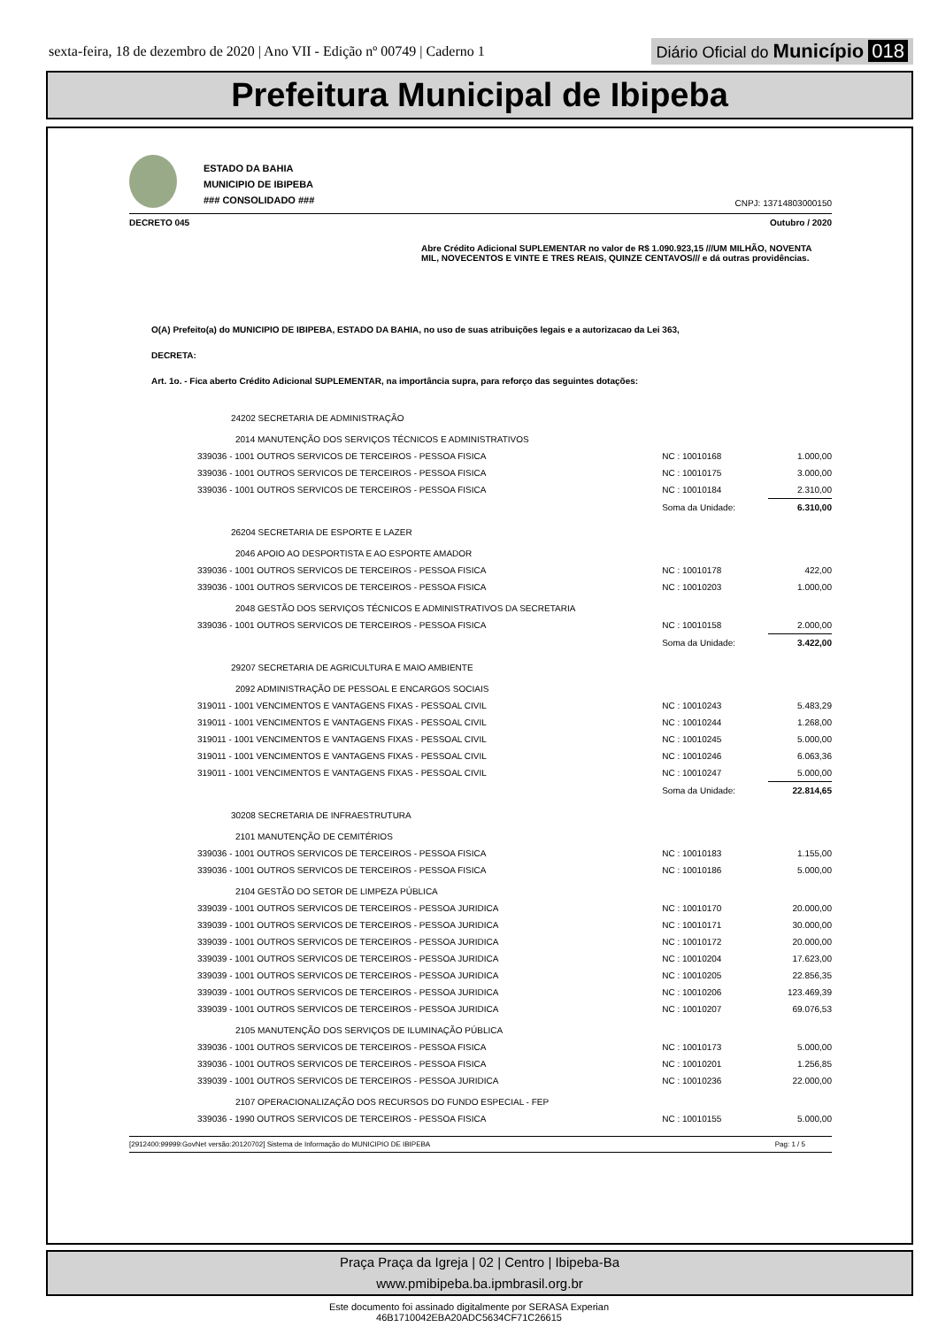sexta-feira, 18 de dezembro de 2020 | Ano VII - Edição nº 00749 | Caderno 1
Diário Oficial do Município 018
Prefeitura Municipal de Ibipeba
ESTADO DA BAHIA
MUNICIPIO DE IBIPEBA
### CONSOLIDADO ###
CNPJ: 13714803000150
DECRETO 045 Outubro / 2020
Abre Crédito Adicional SUPLEMENTAR no valor de R$ 1.090.923,15 ///UM MILHÃO, NOVENTA MIL, NOVECENTOS E VINTE E TRES REAIS, QUINZE CENTAVOS/// e dá outras providências.
O(A) Prefeito(a) do MUNICIPIO DE IBIPEBA, ESTADO DA BAHIA, no uso de suas atribuições legais e a autorizacao da Lei 363,
DECRETA:
Art. 1o. - Fica aberto Crédito Adicional SUPLEMENTAR, na importância supra, para reforço das seguintes dotações:
| 24202 SECRETARIA DE ADMINISTRAÇÃO | | |
| 2014 MANUTENÇÃO DOS SERVIÇOS TÉCNICOS E ADMINISTRATIVOS | | |
| 339036 - 1001 OUTROS SERVICOS DE TERCEIROS - PESSOA FISICA | NC : 10010168 | 1.000,00 |
| 339036 - 1001 OUTROS SERVICOS DE TERCEIROS - PESSOA FISICA | NC : 10010175 | 3.000,00 |
| 339036 - 1001 OUTROS SERVICOS DE TERCEIROS - PESSOA FISICA | NC : 10010184 | 2.310,00 |
| | Soma da Unidade: | 6.310,00 |
| 26204 SECRETARIA DE ESPORTE E LAZER | | |
| 2046 APOIO AO DESPORTISTA E AO ESPORTE AMADOR | | |
| 339036 - 1001 OUTROS SERVICOS DE TERCEIROS - PESSOA FISICA | NC : 10010178 | 422,00 |
| 339036 - 1001 OUTROS SERVICOS DE TERCEIROS - PESSOA FISICA | NC : 10010203 | 1.000,00 |
| 2048 GESTÃO DOS SERVIÇOS TÉCNICOS E ADMINISTRATIVOS DA SECRETARIA | | |
| 339036 - 1001 OUTROS SERVICOS DE TERCEIROS - PESSOA FISICA | NC : 10010158 | 2.000,00 |
| | Soma da Unidade: | 3.422,00 |
| 29207 SECRETARIA DE AGRICULTURA E MAIO AMBIENTE | | |
| 2092 ADMINISTRAÇÃO DE PESSOAL E ENCARGOS SOCIAIS | | |
| 319011 - 1001 VENCIMENTOS E VANTAGENS FIXAS - PESSOAL CIVIL | NC : 10010243 | 5.483,29 |
| 319011 - 1001 VENCIMENTOS E VANTAGENS FIXAS - PESSOAL CIVIL | NC : 10010244 | 1.268,00 |
| 319011 - 1001 VENCIMENTOS E VANTAGENS FIXAS - PESSOAL CIVIL | NC : 10010245 | 5.000,00 |
| 319011 - 1001 VENCIMENTOS E VANTAGENS FIXAS - PESSOAL CIVIL | NC : 10010246 | 6.063,36 |
| 319011 - 1001 VENCIMENTOS E VANTAGENS FIXAS - PESSOAL CIVIL | NC : 10010247 | 5.000,00 |
| | Soma da Unidade: | 22.814,65 |
| 30208 SECRETARIA DE INFRAESTRUTURA | | |
| 2101 MANUTENÇÃO DE CEMITÉRIOS | | |
| 339036 - 1001 OUTROS SERVICOS DE TERCEIROS - PESSOA FISICA | NC : 10010183 | 1.155,00 |
| 339036 - 1001 OUTROS SERVICOS DE TERCEIROS - PESSOA FISICA | NC : 10010186 | 5.000,00 |
| 2104 GESTÃO DO SETOR DE LIMPEZA PÚBLICA | | |
| 339039 - 1001 OUTROS SERVICOS DE TERCEIROS - PESSOA JURIDICA | NC : 10010170 | 20.000,00 |
| 339039 - 1001 OUTROS SERVICOS DE TERCEIROS - PESSOA JURIDICA | NC : 10010171 | 30.000,00 |
| 339039 - 1001 OUTROS SERVICOS DE TERCEIROS - PESSOA JURIDICA | NC : 10010172 | 20.000,00 |
| 339039 - 1001 OUTROS SERVICOS DE TERCEIROS - PESSOA JURIDICA | NC : 10010204 | 17.623,00 |
| 339039 - 1001 OUTROS SERVICOS DE TERCEIROS - PESSOA JURIDICA | NC : 10010205 | 22.856,35 |
| 339039 - 1001 OUTROS SERVICOS DE TERCEIROS - PESSOA JURIDICA | NC : 10010206 | 123.469,39 |
| 339039 - 1001 OUTROS SERVICOS DE TERCEIROS - PESSOA JURIDICA | NC : 10010207 | 69.076,53 |
| 2105 MANUTENÇÃO DOS SERVIÇOS DE ILUMINAÇÃO PÚBLICA | | |
| 339036 - 1001 OUTROS SERVICOS DE TERCEIROS - PESSOA FISICA | NC : 10010173 | 5.000,00 |
| 339036 - 1001 OUTROS SERVICOS DE TERCEIROS - PESSOA FISICA | NC : 10010201 | 1.256,85 |
| 339039 - 1001 OUTROS SERVICOS DE TERCEIROS - PESSOA JURIDICA | NC : 10010236 | 22.000,00 |
| 2107 OPERACIONALIZAÇÃO DOS RECURSOS DO FUNDO ESPECIAL - FEP | | |
| 339036 - 1990 OUTROS SERVICOS DE TERCEIROS - PESSOA FISICA | NC : 10010155 | 5.000,00 |
[2912400:99999:GovNet versão:20120702] Sistema de Informação do MUNICIPIO DE IBIPEBA Pag: 1 / 5
Praça Praça da Igreja | 02 | Centro | Ibipeba-Ba
www.pmibipeba.ba.ipmbrasil.org.br
Este documento foi assinado digitalmente por SERASA Experian
46B1710042EBA20ADC5634CF71C26615